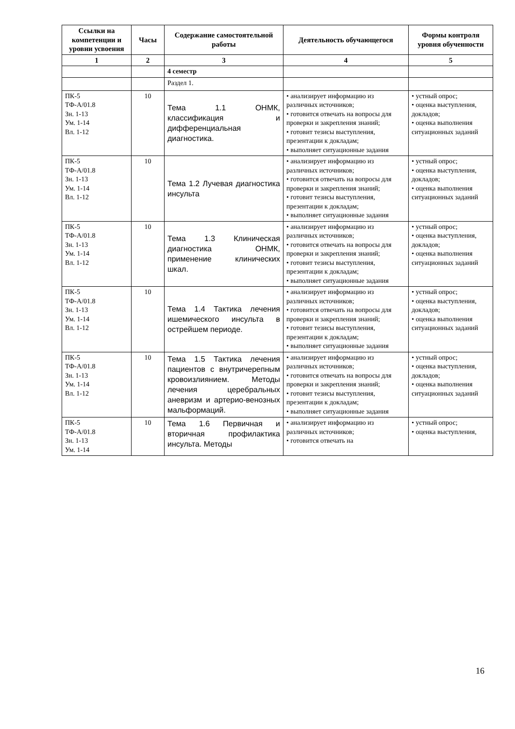| Ссылки на компетенции и уровни усвоения | Часы | Содержание самостоятельной работы | Деятельность обучающегося | Формы контроля уровня обученности |
| --- | --- | --- | --- | --- |
| 1 | 2 | 3 | 4 | 5 |
| | | 4 семестр | | |
| | | Раздел 1. | | |
| ПК-5 ТФ-А/01.8 Зн. 1-13 Ум. 1-14 Вл. 1-12 | 10 | Тема 1.1 ОНМК, классификация и дифференциальная диагностика. | • анализирует информацию из различных источников; • готовится отвечать на вопросы для проверки и закрепления знаний; • готовит тезисы выступления, презентации к докладам; • выполняет ситуационные задания | • устный опрос; • оценка выступления, докладов; • оценка выполнения ситуационных заданий |
| ПК-5 ТФ-А/01.8 Зн. 1-13 Ум. 1-14 Вл. 1-12 | 10 | Тема 1.2 Лучевая диагностика инсульта | • анализирует информацию из различных источников; • готовится отвечать на вопросы для проверки и закрепления знаний; • готовит тезисы выступления, презентации к докладам; • выполняет ситуационные задания | • устный опрос; • оценка выступления, докладов; • оценка выполнения ситуационных заданий |
| ПК-5 ТФ-А/01.8 Зн. 1-13 Ум. 1-14 Вл. 1-12 | 10 | Тема 1.3 Клиническая диагностика ОНМК, применение клинических шкал. | • анализирует информацию из различных источников; • готовится отвечать на вопросы для проверки и закрепления знаний; • готовит тезисы выступления, презентации к докладам; • выполняет ситуационные задания | • устный опрос; • оценка выступления, докладов; • оценка выполнения ситуационных заданий |
| ПК-5 ТФ-А/01.8 Зн. 1-13 Ум. 1-14 Вл. 1-12 | 10 | Тема 1.4 Тактика лечения ишемического инсульта в острейшем периоде. | • анализирует информацию из различных источников; • готовится отвечать на вопросы для проверки и закрепления знаний; • готовит тезисы выступления, презентации к докладам; • выполняет ситуационные задания | • устный опрос; • оценка выступления, докладов; • оценка выполнения ситуационных заданий |
| ПК-5 ТФ-А/01.8 Зн. 1-13 Ум. 1-14 Вл. 1-12 | 10 | Тема 1.5 Тактика лечения пациентов с внутричерепным кровоизлиянием. Методы лечения церебральных аневризм и артерио-венозных мальформаций. | • анализирует информацию из различных источников; • готовится отвечать на вопросы для проверки и закрепления знаний; • готовит тезисы выступления, презентации к докладам; • выполняет ситуационные задания | • устный опрос; • оценка выступления, докладов; • оценка выполнения ситуационных заданий |
| ПК-5 ТФ-А/01.8 Зн. 1-13 Ум. 1-14 | 10 | Тема 1.6 Первичная и вторичная профилактика инсульта. Методы | • анализирует информацию из различных источников; • готовится отвечать на | • устный опрос; • оценка выступления, |
16